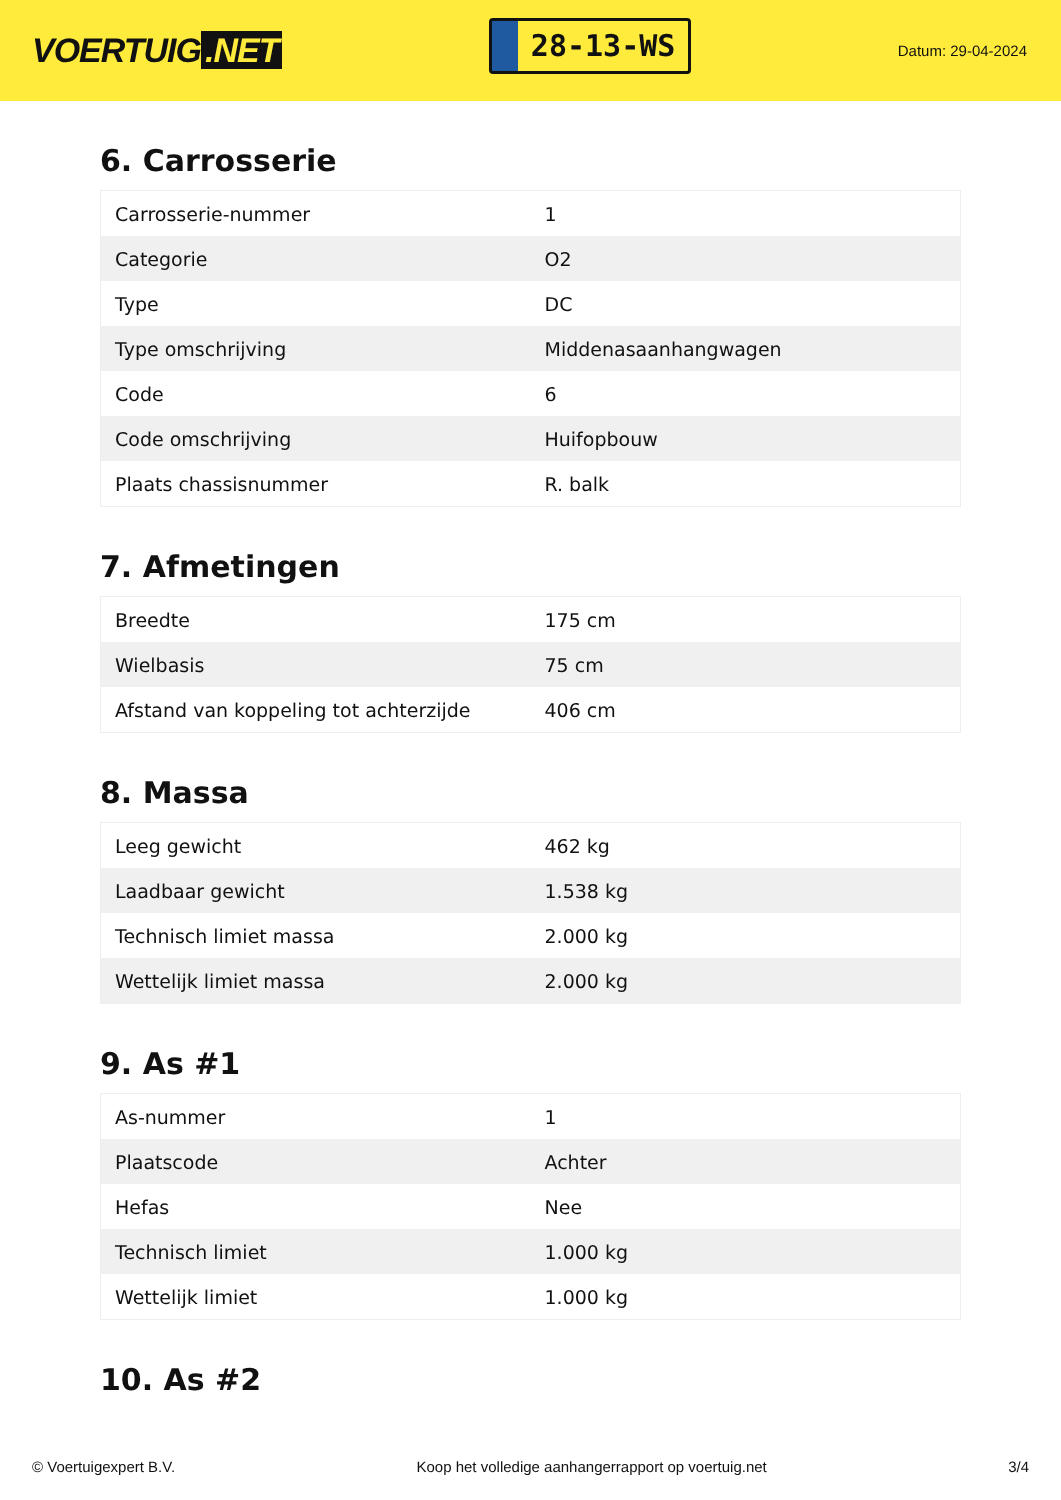VOERTUIG.NET
28-13-WS
Datum: 29-04-2024
6. Carrosserie
| Carrosserie-nummer | 1 |
| Categorie | O2 |
| Type | DC |
| Type omschrijving | Middenasaanhangwagen |
| Code | 6 |
| Code omschrijving | Huifopbouw |
| Plaats chassisnummer | R. balk |
7. Afmetingen
| Breedte | 175 cm |
| Wielbasis | 75 cm |
| Afstand van koppeling tot achterzijde | 406 cm |
8. Massa
| Leeg gewicht | 462 kg |
| Laadbaar gewicht | 1.538 kg |
| Technisch limiet massa | 2.000 kg |
| Wettelijk limiet massa | 2.000 kg |
9. As #1
| As-nummer | 1 |
| Plaatscode | Achter |
| Hefas | Nee |
| Technisch limiet | 1.000 kg |
| Wettelijk limiet | 1.000 kg |
10. As #2
© Voertuigexpert B.V. Koop het volledige aanhangerrapport op voertuig.net 3/4